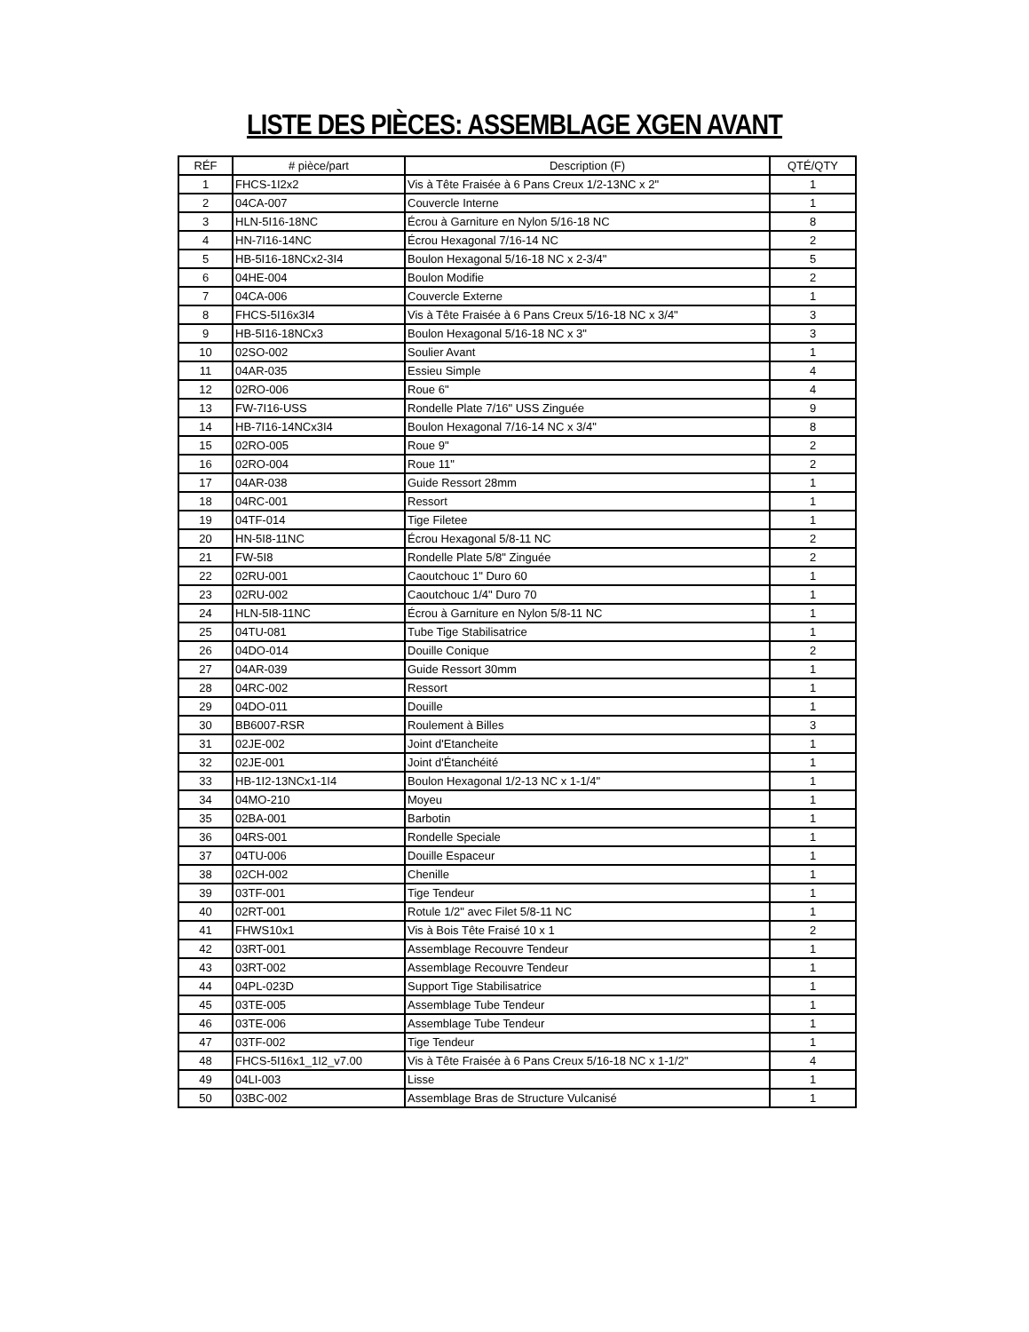LISTE DES PIÈCES: ASSEMBLAGE XGEN AVANT
| RÉF | # pièce/part | Description (F) | QTÉ/QTY |
| --- | --- | --- | --- |
| 1 | FHCS-1I2x2 | Vis à Tête Fraisée à 6 Pans Creux 1/2-13NC x 2" | 1 |
| 2 | 04CA-007 | Couvercle Interne | 1 |
| 3 | HLN-5I16-18NC | Écrou à Garniture en Nylon 5/16-18 NC | 8 |
| 4 | HN-7I16-14NC | Écrou Hexagonal 7/16-14 NC | 2 |
| 5 | HB-5I16-18NCx2-3I4 | Boulon Hexagonal 5/16-18 NC x 2-3/4" | 5 |
| 6 | 04HE-004 | Boulon Modifie | 2 |
| 7 | 04CA-006 | Couvercle Externe | 1 |
| 8 | FHCS-5I16x3I4 | Vis à Tête Fraisée à 6 Pans Creux 5/16-18 NC x 3/4" | 3 |
| 9 | HB-5I16-18NCx3 | Boulon Hexagonal 5/16-18 NC x 3" | 3 |
| 10 | 02SO-002 | Soulier Avant | 1 |
| 11 | 04AR-035 | Essieu Simple | 4 |
| 12 | 02RO-006 | Roue 6" | 4 |
| 13 | FW-7I16-USS | Rondelle Plate 7/16" USS Zinguée | 9 |
| 14 | HB-7I16-14NCx3I4 | Boulon Hexagonal 7/16-14 NC x 3/4" | 8 |
| 15 | 02RO-005 | Roue 9" | 2 |
| 16 | 02RO-004 | Roue 11" | 2 |
| 17 | 04AR-038 | Guide Ressort 28mm | 1 |
| 18 | 04RC-001 | Ressort | 1 |
| 19 | 04TF-014 | Tige Filetee | 1 |
| 20 | HN-5I8-11NC | Écrou Hexagonal 5/8-11 NC | 2 |
| 21 | FW-5I8 | Rondelle Plate 5/8" Zinguée | 2 |
| 22 | 02RU-001 | Caoutchouc 1" Duro 60 | 1 |
| 23 | 02RU-002 | Caoutchouc 1/4" Duro 70 | 1 |
| 24 | HLN-5I8-11NC | Écrou à Garniture en Nylon 5/8-11 NC | 1 |
| 25 | 04TU-081 | Tube Tige Stabilisatrice | 1 |
| 26 | 04DO-014 | Douille Conique | 2 |
| 27 | 04AR-039 | Guide Ressort 30mm | 1 |
| 28 | 04RC-002 | Ressort | 1 |
| 29 | 04DO-011 | Douille | 1 |
| 30 | BB6007-RSR | Roulement à Billes | 3 |
| 31 | 02JE-002 | Joint d'Etancheite | 1 |
| 32 | 02JE-001 | Joint d'Étanchéité | 1 |
| 33 | HB-1I2-13NCx1-1I4 | Boulon Hexagonal 1/2-13 NC x 1-1/4" | 1 |
| 34 | 04MO-210 | Moyeu | 1 |
| 35 | 02BA-001 | Barbotin | 1 |
| 36 | 04RS-001 | Rondelle Speciale | 1 |
| 37 | 04TU-006 | Douille Espaceur | 1 |
| 38 | 02CH-002 | Chenille | 1 |
| 39 | 03TF-001 | Tige Tendeur | 1 |
| 40 | 02RT-001 | Rotule 1/2" avec Filet 5/8-11 NC | 1 |
| 41 | FHWS10x1 | Vis à Bois Tête Fraisé 10 x 1 | 2 |
| 42 | 03RT-001 | Assemblage Recouvre Tendeur | 1 |
| 43 | 03RT-002 | Assemblage Recouvre Tendeur | 1 |
| 44 | 04PL-023D | Support Tige Stabilisatrice | 1 |
| 45 | 03TE-005 | Assemblage Tube Tendeur | 1 |
| 46 | 03TE-006 | Assemblage Tube Tendeur | 1 |
| 47 | 03TF-002 | Tige Tendeur | 1 |
| 48 | FHCS-5I16x1_1I2_v7.00 | Vis à Tête Fraisée à 6 Pans Creux 5/16-18 NC x 1-1/2" | 4 |
| 49 | 04LI-003 | Lisse | 1 |
| 50 | 03BC-002 | Assemblage Bras de Structure Vulcanisé | 1 |